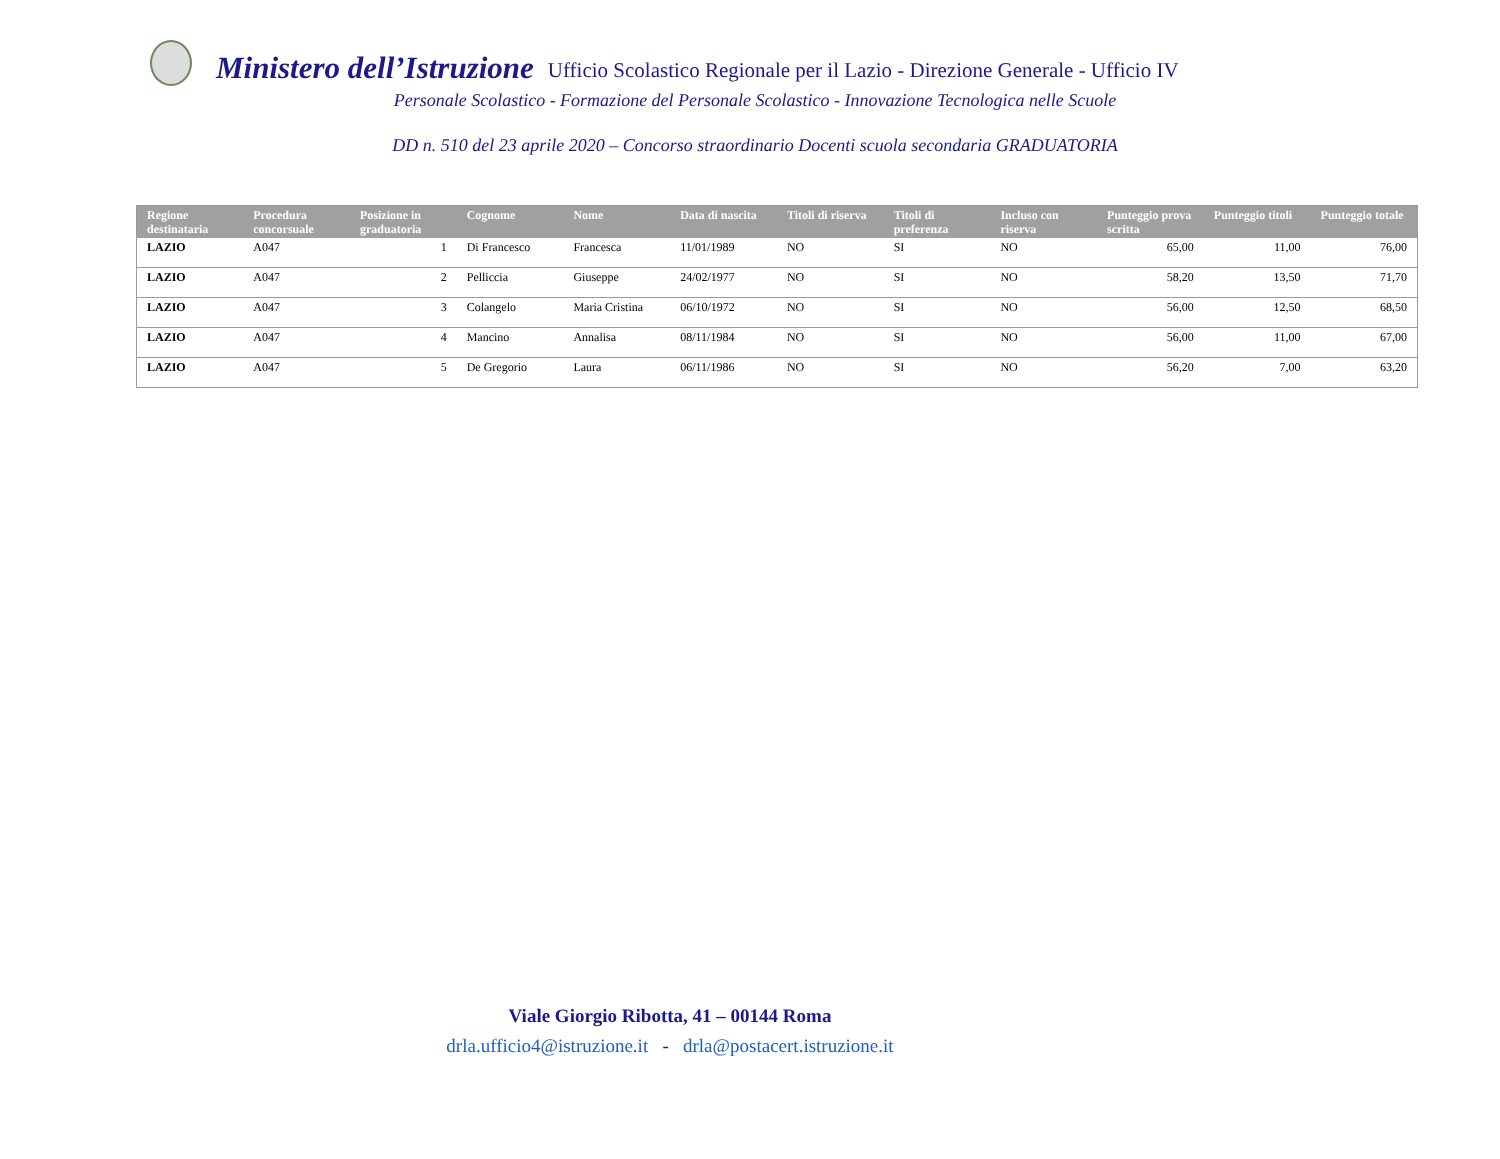Ministero dell’Istruzione Ufficio Scolastico Regionale per il Lazio - Direzione Generale - Ufficio IV
Personale Scolastico - Formazione del Personale Scolastico - Innovazione Tecnologica nelle Scuole
DD n. 510 del 23 aprile 2020 – Concorso straordinario Docenti scuola secondaria GRADUATORIA
| Regione destinataria | Procedura concorsuale | Posizione in graduatoria | Cognome | Nome | Data di nascita | Titoli di riserva | Titoli di preferenza | Incluso con riserva | Punteggio prova scritta | Punteggio titoli | Punteggio totale |
| --- | --- | --- | --- | --- | --- | --- | --- | --- | --- | --- | --- |
| LAZIO | A047 | 1 | Di Francesco | Francesca | 11/01/1989 | NO | SI | NO | 65,00 | 11,00 | 76,00 |
| LAZIO | A047 | 2 | Pelliccia | Giuseppe | 24/02/1977 | NO | SI | NO | 58,20 | 13,50 | 71,70 |
| LAZIO | A047 | 3 | Colangelo | Maria Cristina | 06/10/1972 | NO | SI | NO | 56,00 | 12,50 | 68,50 |
| LAZIO | A047 | 4 | Mancino | Annalisa | 08/11/1984 | NO | SI | NO | 56,00 | 11,00 | 67,00 |
| LAZIO | A047 | 5 | De Gregorio | Laura | 06/11/1986 | NO | SI | NO | 56,20 | 7,00 | 63,20 |
Viale Giorgio Ribotta, 41 – 00144 Roma
drla.ufficio4@istruzione.it - drla@postacert.istruzione.it